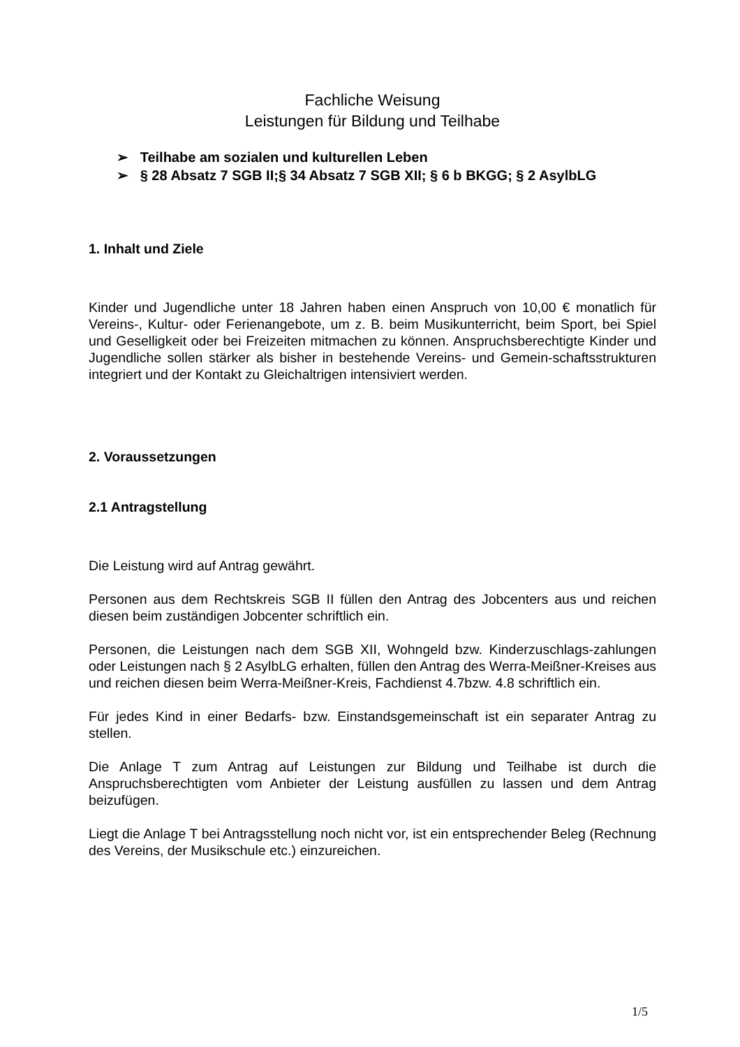Fachliche Weisung
Leistungen für Bildung und Teilhabe
➢ Teilhabe am sozialen und kulturellen Leben
➢ § 28 Absatz 7 SGB II;§ 34 Absatz 7 SGB XII; § 6 b BKGG; § 2 AsylbLG
1. Inhalt und Ziele
Kinder und Jugendliche unter 18 Jahren haben einen Anspruch von 10,00 € monatlich für Vereins-, Kultur- oder Ferienangebote, um z. B. beim Musikunterricht, beim Sport, bei Spiel und Geselligkeit oder bei Freizeiten mitmachen zu können. Anspruchsberechtigte Kinder und Jugendliche sollen stärker als bisher in bestehende Vereins- und Gemein-schaftsstrukturen integriert und der Kontakt zu Gleichaltrigen intensiviert werden.
2. Voraussetzungen
2.1 Antragstellung
Die Leistung wird auf Antrag gewährt.
Personen aus dem Rechtskreis SGB II füllen den Antrag des Jobcenters aus und reichen diesen beim zuständigen Jobcenter schriftlich ein.
Personen, die Leistungen nach dem SGB XII, Wohngeld bzw. Kinderzuschlags-zahlungen oder Leistungen nach § 2 AsylbLG erhalten, füllen den Antrag des Werra-Meißner-Kreises aus und reichen diesen beim Werra-Meißner-Kreis, Fachdienst 4.7bzw. 4.8 schriftlich ein.
Für jedes Kind in einer Bedarfs- bzw. Einstandsgemeinschaft ist ein separater Antrag zu stellen.
Die Anlage T zum Antrag auf Leistungen zur Bildung und Teilhabe ist durch die Anspruchsberechtigten vom Anbieter der Leistung ausfüllen zu lassen und dem Antrag beizufügen.
Liegt die Anlage T bei Antragsstellung noch nicht vor, ist ein entsprechender Beleg (Rechnung des Vereins, der Musikschule etc.) einzureichen.
1/5